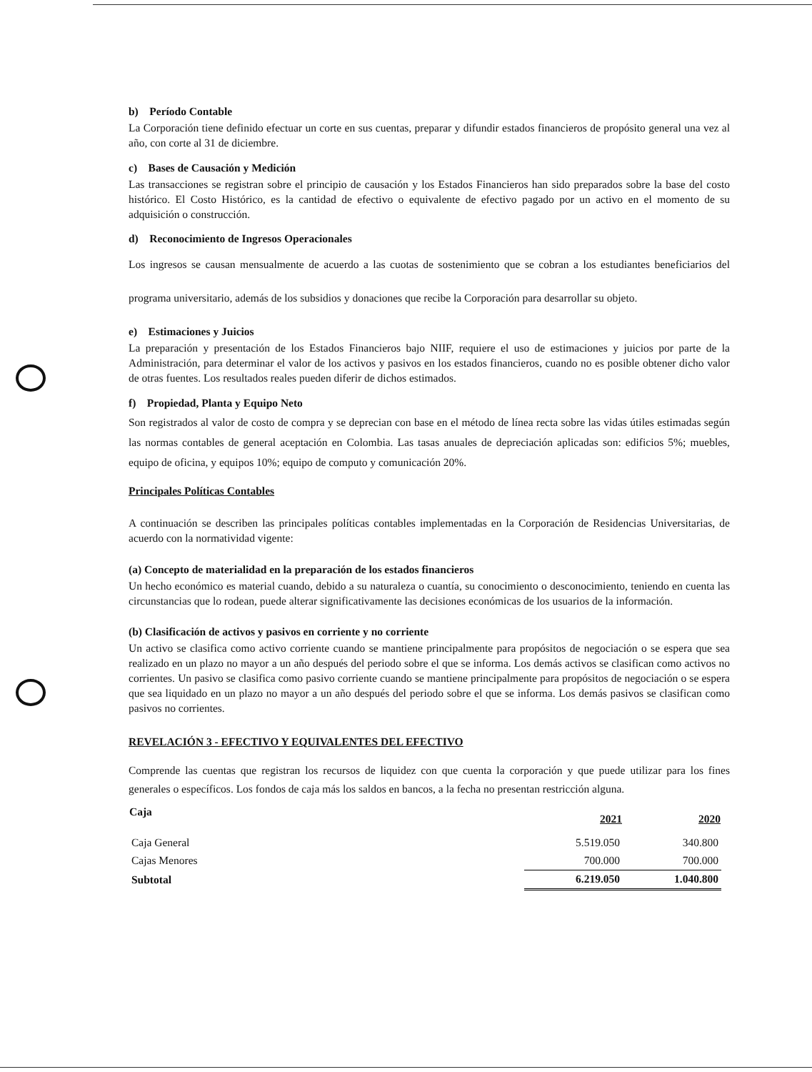b) Período Contable
La Corporación tiene definido efectuar un corte en sus cuentas, preparar y difundir estados financieros de propósito general una vez al año, con corte al 31 de diciembre.
c) Bases de Causación y Medición
Las transacciones se registran sobre el principio de causación y los Estados Financieros han sido preparados sobre la base del costo histórico. El Costo Histórico, es la cantidad de efectivo o equivalente de efectivo pagado por un activo en el momento de su adquisición o construcción.
d) Reconocimiento de Ingresos Operacionales
Los ingresos se causan mensualmente de acuerdo a las cuotas de sostenimiento que se cobran a los estudiantes beneficiarios del programa universitario, además de los subsidios y donaciones que recibe la Corporación para desarrollar su objeto.
e) Estimaciones y Juicios
La preparación y presentación de los Estados Financieros bajo NIIF, requiere el uso de estimaciones y juicios por parte de la Administración, para determinar el valor de los activos y pasivos en los estados financieros, cuando no es posible obtener dicho valor de otras fuentes. Los resultados reales pueden diferir de dichos estimados.
f) Propiedad, Planta y Equipo Neto
Son registrados al valor de costo de compra y se deprecian con base en el método de línea recta sobre las vidas útiles estimadas según las normas contables de general aceptación en Colombia. Las tasas anuales de depreciación aplicadas son: edificios 5%; muebles, equipo de oficina, y equipos 10%; equipo de computo y comunicación 20%.
Principales Políticas Contables
A continuación se describen las principales políticas contables implementadas en la Corporación de Residencias Universitarias, de acuerdo con la normatividad vigente:
(a) Concepto de materialidad en la preparación de los estados financieros
Un hecho económico es material cuando, debido a su naturaleza o cuantía, su conocimiento o desconocimiento, teniendo en cuenta las circunstancias que lo rodean, puede alterar significativamente las decisiones económicas de los usuarios de la información.
(b) Clasificación de activos y pasivos en corriente y no corriente
Un activo se clasifica como activo corriente cuando se mantiene principalmente para propósitos de negociación o se espera que sea realizado en un plazo no mayor a un año después del periodo sobre el que se informa. Los demás activos se clasifican como activos no corrientes. Un pasivo se clasifica como pasivo corriente cuando se mantiene principalmente para propósitos de negociación o se espera que sea liquidado en un plazo no mayor a un año después del periodo sobre el que se informa. Los demás pasivos se clasifican como pasivos no corrientes.
REVELACIÓN 3 - EFECTIVO Y EQUIVALENTES DEL EFECTIVO
Comprende las cuentas que registran los recursos de liquidez con que cuenta la corporación y que puede utilizar para los fines generales o específicos. Los fondos de caja más los saldos en bancos, a la fecha no presentan restricción alguna.
| Caja | 2021 | 2020 |
| --- | --- | --- |
| Caja General | 5.519.050 | 340.800 |
| Cajas Menores | 700.000 | 700.000 |
| Subtotal | 6.219.050 | 1.040.800 |